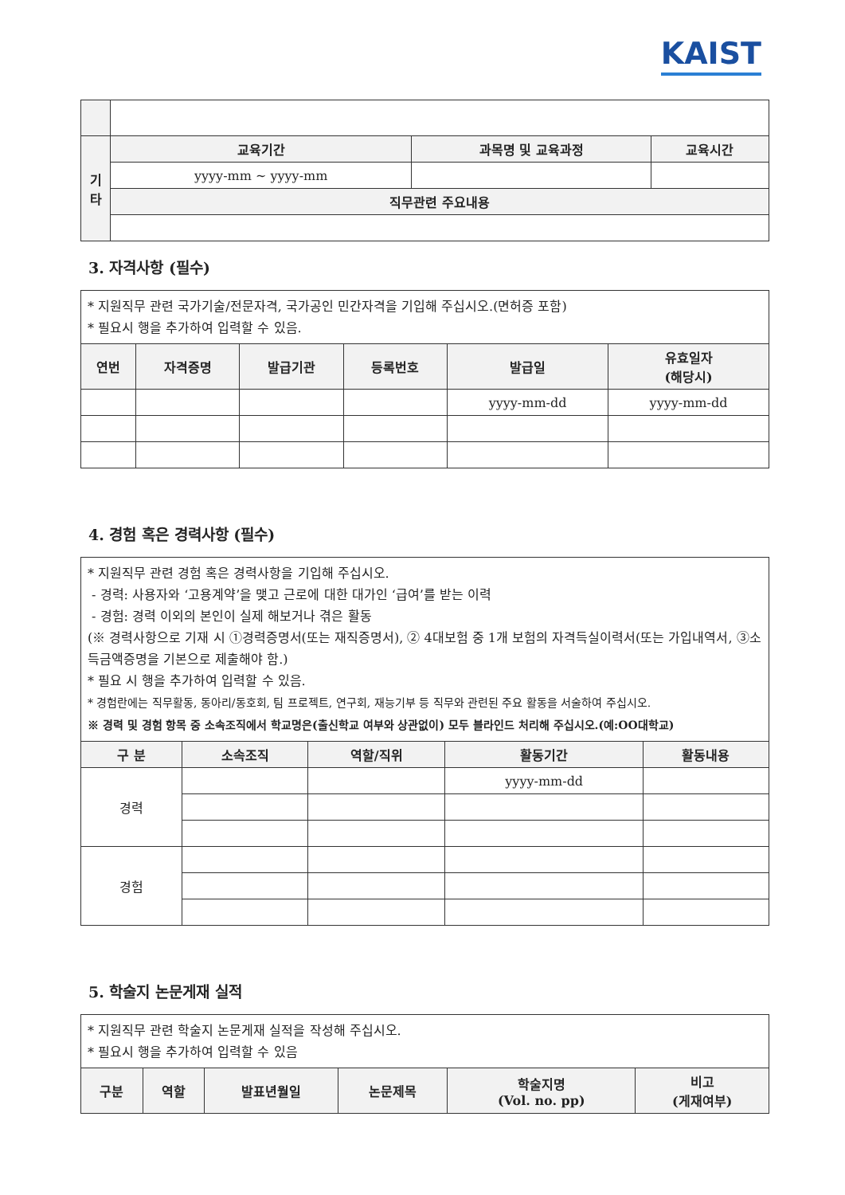KAIST
| 기 타 | 교육기간 | 과목명 및 교육과정 | 교육시간 |
| --- | --- | --- | --- |
| | yyyy-mm ~ yyyy-mm | | |
| | 직무관련 주요내용 | | |
3. 자격사항 (필수)
| * 지원직무 관련 국가기술/전문자격, 국가공인 민간자격을 기입해 주십시오.(면허증 포함) * 필요시 행을 추가하여 입력할 수 있음. | | | | | |
| 연번 | 자격증명 | 발급기관 | 등록번호 | 발급일 | 유효일자 (해당시) |
| | | | | yyyy-mm-dd | yyyy-mm-dd |
4. 경험 혹은 경력사항 (필수)
| * 지원직무 관련 경험 혹은 경력사항을 기입해 주십시오. - 경력: 사용자와 ‘고용계약’을 맺고 근로에 대한 대가인 ‘급여’를 받는 이력 - 경험: 경력 이외의 본인이 실제 해보거나 겪은 활동 (※ 경력사항으로 기재 시 ①경력증명서(또는 재직증명서), ② 4대보험 중 1개 보험의 자격득실이력서(또는 가입내역서, ③소득금액증명을 기본으로 제출해야 함.) * 필요 시 행을 추가하여 입력할 수 있음. * 경험란에는 직무활동, 동아리/동호회, 팀 프로젝트, 연구회, 재능기부 등 직무와 관련된 주요 활동을 서술하여 주십시오. ※ 경력 및 경험 항목 중 소속조직에서 학교명은(출신학교 여부와 상관없이) 모두 블라인드 처리해 주십시오.(예:OO대학교) | | | | |
| 구 분 | 소속조직 | 역할/직위 | 활동기간 | 활동내용 |
| 경력 | | | yyyy-mm-dd | |
| 경험 | | | | |
5. 학술지 논문게재 실적
| * 지원직무 관련 학술지 논문게재 실적을 작성해 주십시오. * 필요시 행을 추가하여 입력할 수 있음 | | | | | |
| 구분 | 역할 | 발표년월일 | 논문제목 | 학술지명 (Vol. no. pp) | 비고 (게재여부) |